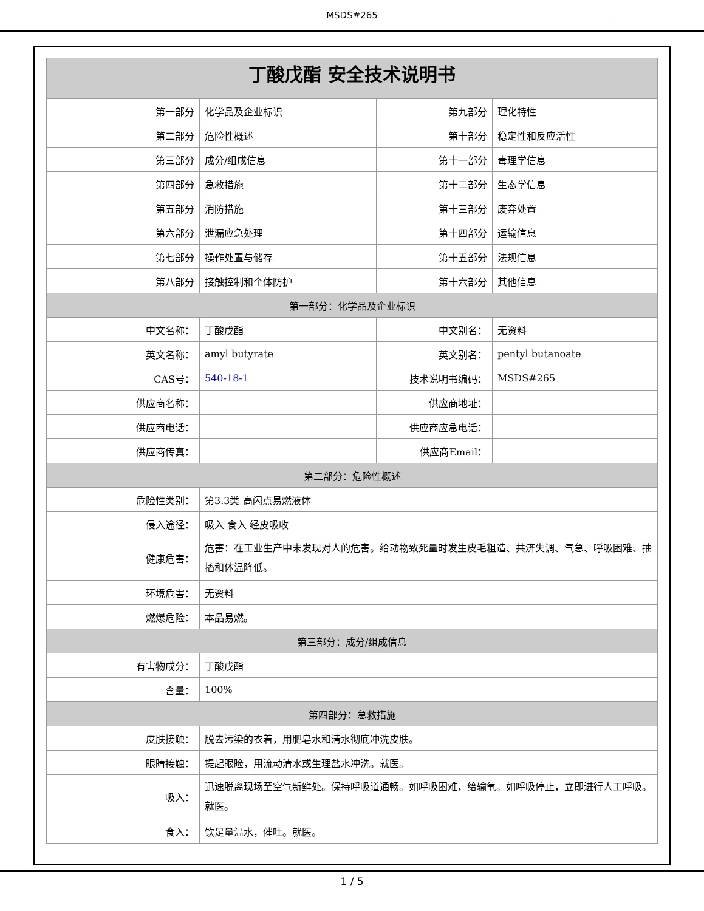MSDS#265
| 丁酸戊酯 安全技术说明书 | | | |
| --- | --- | --- | --- |
| 第一部分 | 化学品及企业标识 | 第九部分 | 理化特性 |
| 第二部分 | 危险性概述 | 第十部分 | 稳定性和反应活性 |
| 第三部分 | 成分/组成信息 | 第十一部分 | 毒理学信息 |
| 第四部分 | 急救措施 | 第十二部分 | 生态学信息 |
| 第五部分 | 消防措施 | 第十三部分 | 废弃处置 |
| 第六部分 | 泄漏应急处理 | 第十四部分 | 运输信息 |
| 第七部分 | 操作处置与储存 | 第十五部分 | 法规信息 |
| 第八部分 | 接触控制和个体防护 | 第十六部分 | 其他信息 |
| 第一部分：化学品及企业标识 | | | |
| 中文名称： | 丁酸戊酯 | 中文别名： | 无资料 |
| 英文名称： | amyl butyrate | 英文别名： | pentyl butanoate |
| CAS号： | 540-18-1 | 技术说明书编码： | MSDS#265 |
| 供应商名称： | | 供应商地址： | |
| 供应商电话： | | 供应商应急电话： | |
| 供应商传真： | | 供应商Email： | |
| 第二部分：危险性概述 | | | |
| 危险性类别： | 第3.3类 高闪点易燃液体 | | |
| 侵入途径： | 吸入 食入 经皮吸收 | | |
| 健康危害： | 危害：在工业生产中未发现对人的危害。给动物致死量时发生皮毛粗造、共济失调、气急、呼吸困难、抽搐和体温降低。 | | |
| 环境危害： | 无资料 | | |
| 燃爆危险： | 本品易燃。 | | |
| 第三部分：成分/组成信息 | | | |
| 有害物成分： | 丁酸戊酯 | | |
| 含量： | 100% | | |
| 第四部分：急救措施 | | | |
| 皮肤接触： | 脱去污染的衣着，用肥皂水和清水彻底冲洗皮肤。 | | |
| 眼睛接触： | 提起眼睑，用流动清水或生理盐水冲洗。就医。 | | |
| 吸入： | 迅速脱离现场至空气新鲜处。保持呼吸道通畅。如呼吸困难，给输氧。如呼吸停止，立即进行人工呼吸。就医。 | | |
| 食入： | 饮足量温水，催吐。就医。 | | |
1 / 5